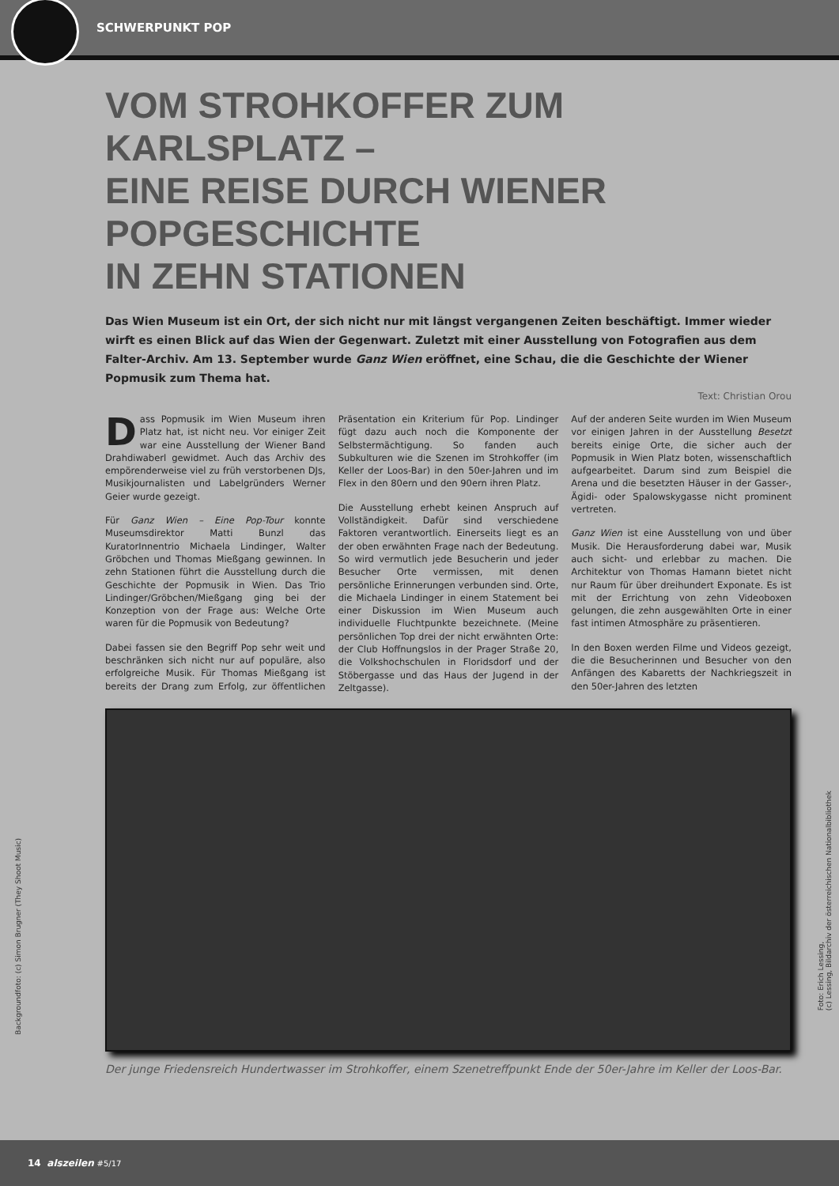SCHWERPUNKT POP
VOM STROHKOFFER ZUM KARLSPLATZ –
EINE REISE DURCH WIENER POPGESCHICHTE
IN ZEHN STATIONEN
Das Wien Museum ist ein Ort, der sich nicht nur mit längst vergangenen Zeiten beschäftigt. Immer wieder wirft es einen Blick auf das Wien der Gegenwart. Zuletzt mit einer Ausstellung von Fotografien aus dem Falter-Archiv. Am 13. September wurde Ganz Wien eröffnet, eine Schau, die die Geschichte der Wiener Popmusik zum Thema hat.
Text: Christian Orou
Dass Popmusik im Wien Museum ihren Platz hat, ist nicht neu. Vor einiger Zeit war eine Ausstellung der Wiener Band Drahdiwaberl gewidmet. Auch das Archiv des empörenderweise viel zu früh verstorbenen DJs, Musikjournalisten und Labelgründers Werner Geier wurde gezeigt.
Für Ganz Wien – Eine Pop-Tour konnte Museumsdirektor Matti Bunzl das KuratorInnentrio Michaela Lindinger, Walter Gröbchen und Thomas Mießgang gewinnen. In zehn Stationen führt die Ausstellung durch die Geschichte der Popmusik in Wien. Das Trio Lindinger/Gröbchen/Mießgang ging bei der Konzeption von der Frage aus: Welche Orte waren für die Popmusik von Bedeutung?
Dabei fassen sie den Begriff Pop sehr weit und beschränken sich nicht nur auf populäre, also erfolgreiche Musik. Für Thomas Mießgang ist bereits der Drang zum Erfolg, zur öffentlichen Präsentation ein Kriterium für Pop. Lindinger fügt dazu auch noch die Komponente der Selbstermächtigung. So fanden auch Subkulturen wie die Szenen im Strohkoffer (im Keller der Loos-Bar) in den 50er-Jahren und im Flex in den 80ern und den 90ern ihren Platz.
Die Ausstellung erhebt keinen Anspruch auf Vollständigkeit. Dafür sind verschiedene Faktoren verantwortlich. Einerseits liegt es an der oben erwähnten Frage nach der Bedeutung. So wird vermutlich jede Besucherin und jeder Besucher Orte vermissen, mit denen persönliche Erinnerungen verbunden sind. Orte, die Michaela Lindinger in einem Statement bei einer Diskussion im Wien Museum auch individuelle Fluchtpunkte bezeichnete. (Meine persönlichen Top drei der nicht erwähnten Orte: der Club Hoffnungslos in der Prager Straße 20, die Volkshochschulen in Floridsdorf und der Stöbergasse und das Haus der Jugend in der Zeltgasse).
Auf der anderen Seite wurden im Wien Museum vor einigen Jahren in der Ausstellung Besetzt bereits einige Orte, die sicher auch der Popmusik in Wien Platz boten, wissenschaftlich aufgearbeitet. Darum sind zum Beispiel die Arena und die besetzten Häuser in der Gasser-, Ägidi- oder Spalowskygasse nicht prominent vertreten.
Ganz Wien ist eine Ausstellung von und über Musik. Die Herausforderung dabei war, Musik auch sicht- und erlebbar zu machen. Die Architektur von Thomas Hamann bietet nicht nur Raum für über dreihundert Exponate. Es ist mit der Errichtung von zehn Videoboxen gelungen, die zehn ausgewählten Orte in einer fast intimen Atmosphäre zu präsentieren.
In den Boxen werden Filme und Videos gezeigt, die die Besucherinnen und Besucher von den Anfängen des Kabaretts der Nachkriegszeit in den 50er-Jahren des letzten
Der junge Friedensreich Hundertwasser im Strohkoffer, einem Szenetreffpunkt Ende der 50er-Jahre im Keller der Loos-Bar.
Backgroundfoto: (c) Simon Brugner (They Shoot Music)
Foto: Erich Lessing,
(c) Lessing, Bildarchiv der österreichischen Nationalbibliothek
14 alszeilen <sup>#5/17</sup>